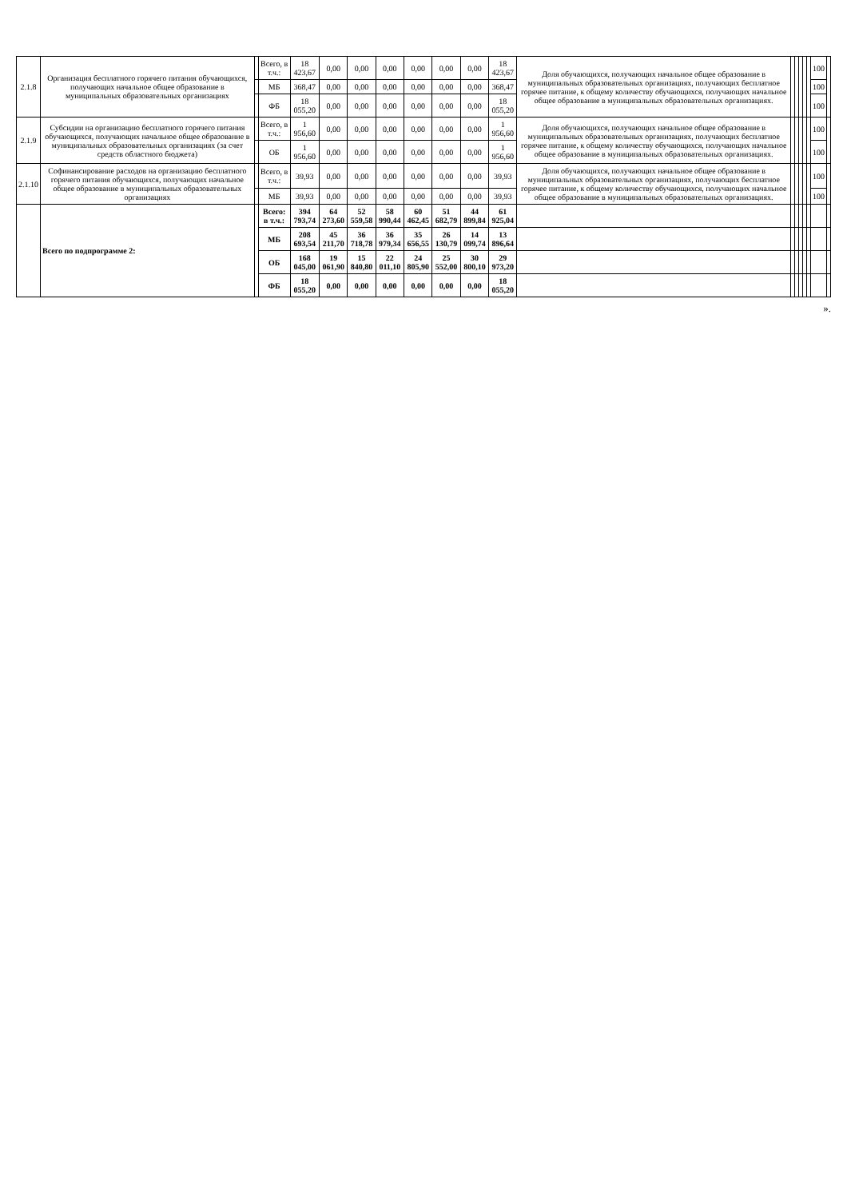| 2.1.8 | Организация бесплатного горячего питания обучающихся, получающих начальное общее образование в муниципальных образовательных организациях | | Всего, в т.ч.: | 18 423,67 | 0,00 | 0,00 | 0,00 | 0,00 | 0,00 | 0,00 | 18 423,67 | Доля обучающихся, получающих начальное общее образование в муниципальных образовательных организациях, получающих бесплатное горячее питание, к общему количеству обучающихся, получающих начальное общее образование в муниципальных образовательных организациях. | | | | | | 100 | |
| | | | МБ | 368,47 | 0,00 | 0,00 | 0,00 | 0,00 | 0,00 | 0,00 | 368,47 | | | | | | | 100 | |
| | | | ФБ | 18 055,20 | 0,00 | 0,00 | 0,00 | 0,00 | 0,00 | 0,00 | 18 055,20 | | | | | | | 100 | |
| 2.1.9 | Субсидии на организацию бесплатного горячего питания обучающихся, получающих начальное общее образование в муниципальных образовательных организациях (за счет средств областного бюджета) | | Всего, в т.ч.: | 1 956,60 | 0,00 | 0,00 | 0,00 | 0,00 | 0,00 | 0,00 | 1 956,60 | Доля обучающихся, получающих начальное общее образование в муниципальных образовательных организациях, получающих бесплатное горячее питание, к общему количеству обучающихся, получающих начальное общее образование в муниципальных образовательных организациях. | | | | | | 100 | |
| | | | ОБ | 1 956,60 | 0,00 | 0,00 | 0,00 | 0,00 | 0,00 | 0,00 | 1 956,60 | | | | | | | 100 | |
| 2.1.10 | Софинансирование расходов на организацию бесплатного горячего питания обучающихся, получающих начальное общее образование в муниципальных образовательных организациях | | Всего, в т.ч.: | 39,93 | 0,00 | 0,00 | 0,00 | 0,00 | 0,00 | 0,00 | 39,93 | Доля обучающихся, получающих начальное общее образование в муниципальных образовательных организациях, получающих бесплатное горячее питание, к общему количеству обучающихся, получающих начальное общее образование в муниципальных образовательных организациях. | | | | | | 100 | |
| | | | МБ | 39,93 | 0,00 | 0,00 | 0,00 | 0,00 | 0,00 | 0,00 | 39,93 | | | | | | | 100 | |
| | Всего по подпрограмме 2: | | Всего: в т.ч.: | 394 793,74 | 64 273,60 | 52 559,58 | 58 990,44 | 60 462,45 | 51 682,79 | 44 899,84 | 61 925,04 | | | | | | | | |
| | | | МБ | 208 693,54 | 45 211,70 | 36 718,78 | 36 979,34 | 35 656,55 | 26 130,79 | 14 099,74 | 13 896,64 | | | | | | | | |
| | | | ОБ | 168 045,00 | 19 061,90 | 15 840,80 | 22 011,10 | 24 805,90 | 25 552,00 | 30 800,10 | 29 973,20 | | | | | | | | |
| | | | ФБ | 18 055,20 | 0,00 | 0,00 | 0,00 | 0,00 | 0,00 | 0,00 | 18 055,20 | | | | | | | | |
».